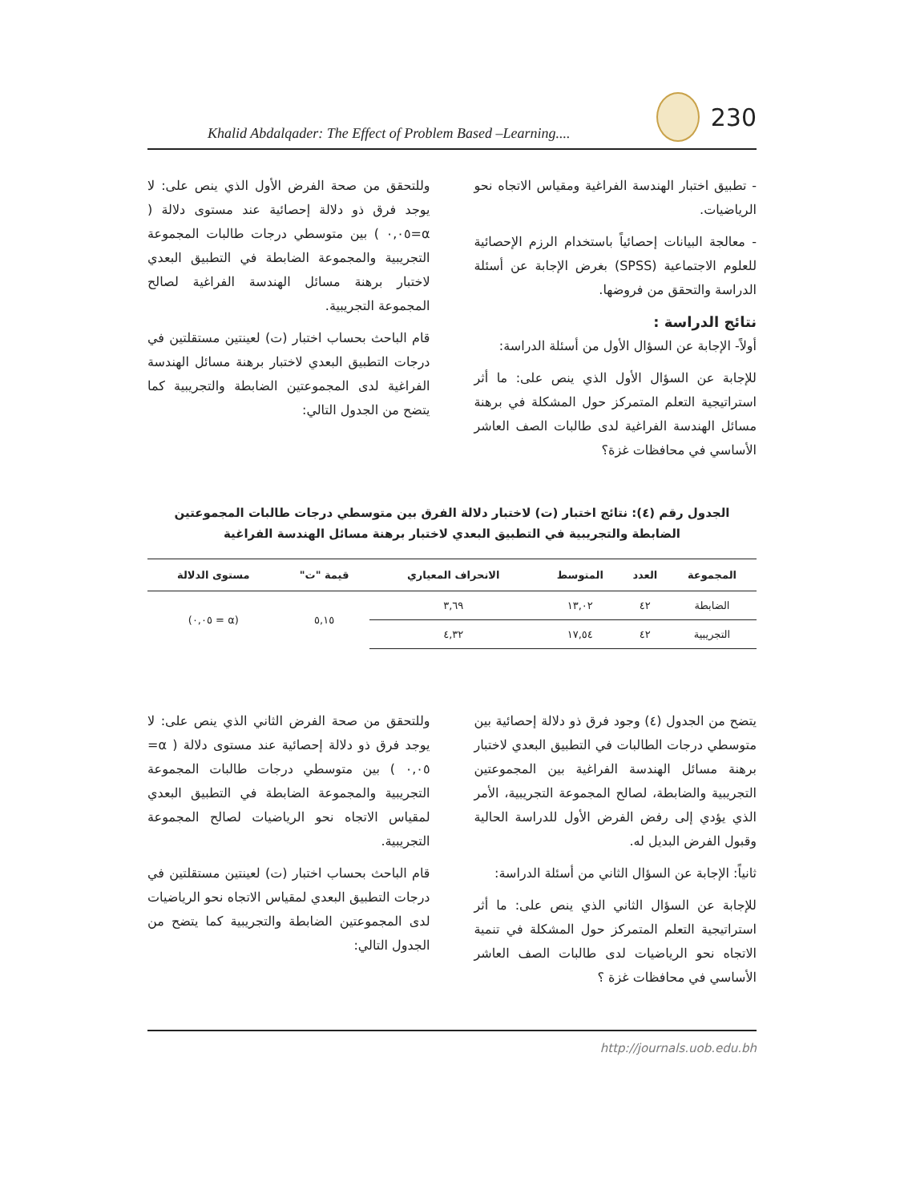Khalid Abdalqader: The Effect of Problem Based –Learning....
230
- تطبيق اختبار الهندسة الفراغية ومقياس الاتجاه نحو الرياضيات.
- معالجة البيانات إحصائياً باستخدام الرزم الإحصائية للعلوم الاجتماعية (SPSS) بغرض الإجابة عن أسئلة الدراسة والتحقق من فروضها.
نتائج الدراسة :
أولاً- الإجابة عن السؤال الأول من أسئلة الدراسة:
للإجابة عن السؤال الأول الذي ينص على: ما أثر استراتيجية التعلم المتمركز حول المشكلة في برهنة مسائل الهندسة الفراغية لدى طالبات الصف العاشر الأساسي في محافظات غزة؟
وللتحقق من صحة الفرض الأول الذي ينص على: لا يوجد فرق ذو دلالة إحصائية عند مستوى دلالة ( α=٠,٠٥ ) بين متوسطي درجات طالبات المجموعة التجريبية والمجموعة الضابطة في التطبيق البعدي لاختبار برهنة مسائل الهندسة الفراغية لصالح المجموعة التجريبية.
قام الباحث بحساب اختبار (ت) لعينتين مستقلتين في درجات التطبيق البعدي لاختبار برهنة مسائل الهندسة الفراغية لدى المجموعتين الضابطة والتجريبية كما يتضح من الجدول التالي:
الجدول رقم (٤): نتائج اختبار (ت) لاختبار دلالة الفرق بين متوسطي درجات طالبات المجموعتين
الضابطة والتجريبية في التطبيق البعدي لاختبار برهنة مسائل الهندسة الفراغية
| المجموعة | العدد | المتوسط | الانحراف المعياري | قيمة "ت" | مستوى الدلالة |
| --- | --- | --- | --- | --- | --- |
| الضابطة | ٤٢ | ١٣,٠٢ | ٣,٦٩ | ٥,١٥ | (α = ٠,٠٥) |
| التجريبية | ٤٢ | ١٧,٥٤ | ٤,٣٢ | | |
يتضح من الجدول (٤) وجود فرق ذو دلالة إحصائية بين متوسطي درجات الطالبات في التطبيق البعدي لاختبار برهنة مسائل الهندسة الفراغية بين المجموعتين التجريبية والضابطة، لصالح المجموعة التجريبية، الأمر الذي يؤدي إلى رفض الفرض الأول للدراسة الحالية وقبول الفرض البديل له.
ثانياً: الإجابة عن السؤال الثاني من أسئلة الدراسة:
للإجابة عن السؤال الثاني الذي ينص على: ما أثر استراتيجية التعلم المتمركز حول المشكلة في تنمية الاتجاه نحو الرياضيات لدى طالبات الصف العاشر الأساسي في محافظات غزة ؟
وللتحقق من صحة الفرض الثاني الذي ينص على: لا يوجد فرق ذو دلالة إحصائية عند مستوى دلالة ( α= ٠,٠٥ ) بين متوسطي درجات طالبات المجموعة التجريبية والمجموعة الضابطة في التطبيق البعدي لمقياس الاتجاه نحو الرياضيات لصالح المجموعة التجريبية.
قام الباحث بحساب اختبار (ت) لعينتين مستقلتين في درجات التطبيق البعدي لمقياس الاتجاه نحو الرياضيات لدى المجموعتين الضابطة والتجريبية كما يتضح من الجدول التالي:
http://journals.uob.edu.bh